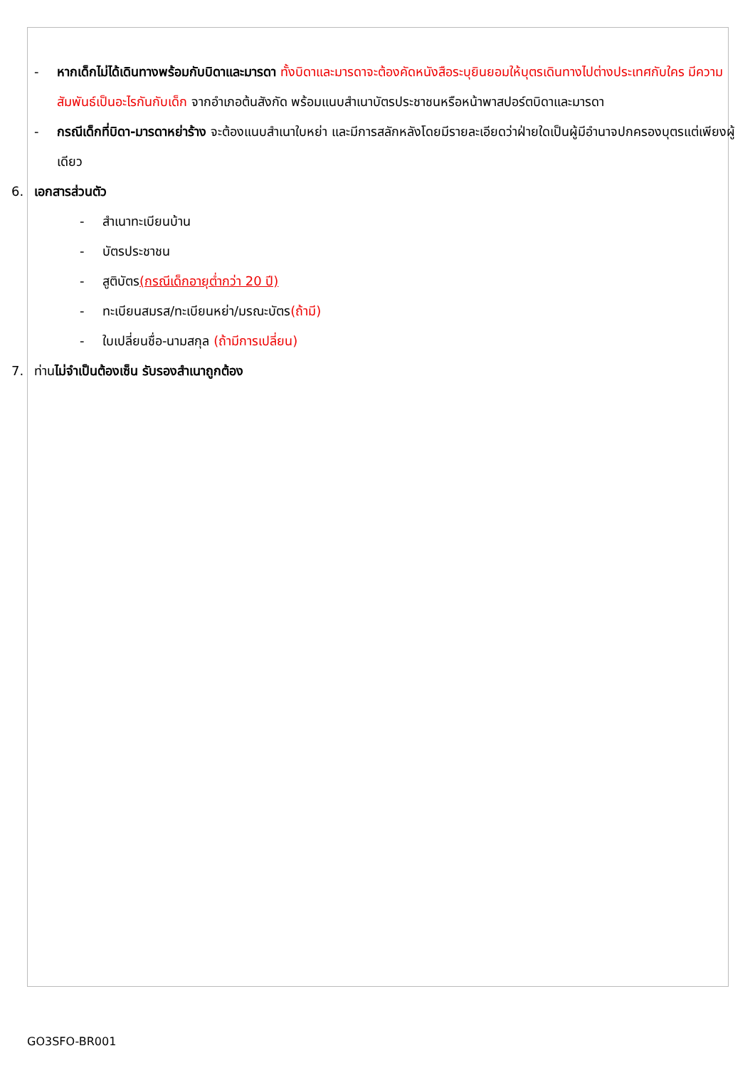- หากเด็กไม่ได้เดินทางพร้อมกับบิดาและมารดา ทั้งบิดาและมารดาจะต้องคัดหนังสือระบุยินยอมให้บุตรเดินทางไปต่างประเทศกับใคร มีความสัมพันธ์เป็นอะไรกันกับเด็ก จากอำเภอต้นสังกัด พร้อมแนบสำเนาบัตรประชาชนหรือหน้าพาสปอร์ตบิดาและมารดา
- กรณีเด็กที่บิดา-มารดาหย่าร้าง จะต้องแนบสำเนาใบหย่า และมีการสลักหลังโดยมีรายละเอียดว่าฝ่ายใดเป็นผู้มีอำนาจปกครองบุตรแต่เพียงผู้เดียว
6. เอกสารส่วนตัว
- สำเนาทะเบียนบ้าน
- บัตรประชาชน
- สูติบัตร(กรณีเด็กอายุต่ำกว่า 20 ปี)
- ทะเบียนสมรส/ทะเบียนหย่า/มรณะบัตร(ถ้ามี)
- ใบเปลี่ยนชื่อ-นามสกุล (ถ้ามีการเปลี่ยน)
7. ท่านไม่จำเป็นต้องเซ็น รับรองสำเนาถูกต้อง
GO3SFO-BR001